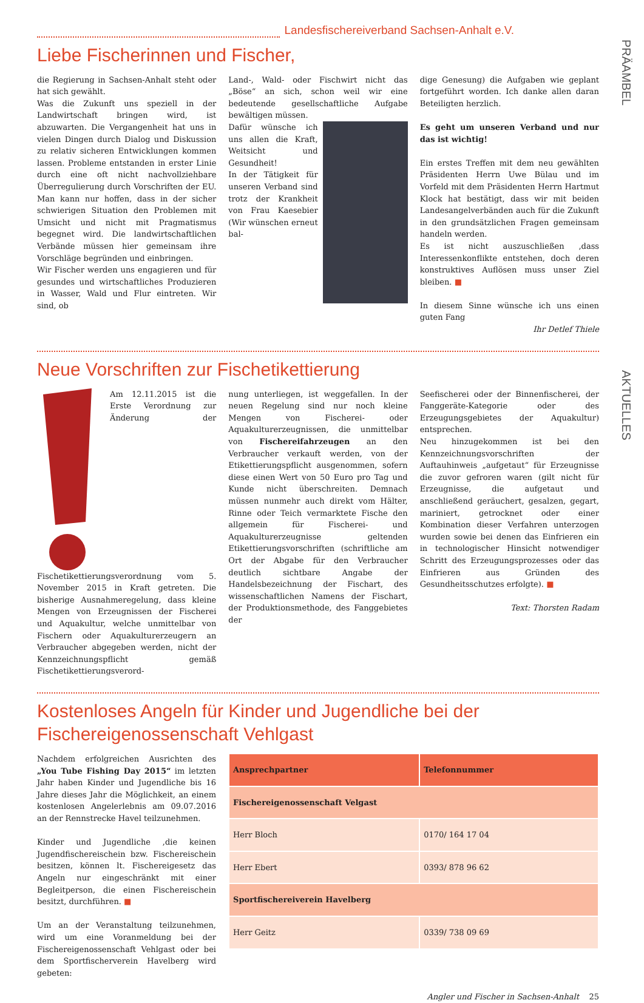PRÄAMBEL
AKTUELLES
Landesfischereiverband Sachsen-Anhalt e.V.
Liebe Fischerinnen und Fischer,
die Regierung in Sachsen-Anhalt steht oder hat sich gewählt.
Was die Zukunft uns speziell in der Landwirtschaft bringen wird, ist abzuwarten. Die Vergangenheit hat uns in vielen Dingen durch Dialog und Diskussion zu relativ sicheren Entwicklungen kommen lassen. Probleme entstanden in erster Linie durch eine oft nicht nachvollziehbare Überregulierung durch Vorschriften der EU. Man kann nur hoffen, dass in der sicher schwierigen Situation den Problemen mit Umsicht und nicht mit Pragmatismus begegnet wird. Die landwirtschaftlichen Verbände müssen hier gemeinsam ihre Vorschläge begründen und einbringen.
Wir Fischer werden uns engagieren und für gesundes und wirtschaftliches Produzieren in Wasser, Wald und Flur eintreten. Wir sind, ob
Land-, Wald- oder Fischwirt nicht das „Böse“ an sich, schon weil wir eine bedeutende gesellschaftliche Aufgabe bewältigen müssen.
Dafür wünsche ich uns allen die Kraft, Weitsicht und Gesundheit!
In der Tätigkeit für unseren Verband sind trotz der Krankheit von Frau Kaesebier (Wir wünschen erneut bal-
dige Genesung) die Aufgaben wie geplant fortgeführt worden. Ich danke allen daran Beteiligten herzlich.
Es geht um unseren Verband und nur das ist wichtig!
Ein erstes Treffen mit dem neu gewählten Präsidenten Herrn Uwe Bülau und im Vorfeld mit dem Präsidenten Herrn Hartmut Klock hat bestätigt, dass wir mit beiden Landesangelverbänden auch für die Zukunft in den grundsätzlichen Fragen gemeinsam handeln werden.
Es ist nicht auszuschließen ,dass Interessenkonflikte entstehen, doch deren konstruktives Auflösen muss unser Ziel bleiben. ■
In diesem Sinne wünsche ich uns einen guten Fang
Ihr Detlef Thiele
Neue Vorschriften zur Fischetikettierung
Am 12.11.2015 ist die Erste Verordnung zur Änderung der Fischetikettierungsverordnung vom 5. November 2015 in Kraft getreten. Die bisherige Ausnahmeregelung, dass kleine Mengen von Erzeugnissen der Fischerei und Aquakultur, welche unmittelbar von Fischern oder Aquakulturerzeugern an Verbraucher abgegeben werden, nicht der Kennzeichnungspflicht gemäß Fischetikettierungsverord-
nung unterliegen, ist weggefallen. In der neuen Regelung sind nur noch kleine Mengen von Fischerei- oder Aquakulturerzeugnissen, die unmittelbar von Fischereifahrzeugen an den Verbraucher verkauft werden, von der Etikettierungspflicht ausgenommen, sofern diese einen Wert von 50 Euro pro Tag und Kunde nicht überschreiten. Demnach müssen nunmehr auch direkt vom Hälter, Rinne oder Teich vermarktete Fische den allgemein für Fischerei- und Aquakulturerzeugnisse geltenden Etikettierungsvorschriften (schriftliche am Ort der Abgabe für den Verbraucher deutlich sichtbare Angabe der Handelsbezeichnung der Fischart, des wissenschaftlichen Namens der Fischart, der Produktionsmethode, des Fanggebietes der
Seefischerei oder der Binnenfischerei, der Fanggeräte-Kategorie oder des Erzeugungsgebietes der Aquakultur) entsprechen.
Neu hinzugekommen ist bei den Kennzeichnungsvorschriften der Auftauhinweis „aufgetaut“ für Erzeugnisse die zuvor gefroren waren (gilt nicht für Erzeugnisse, die aufgetaut und anschließend geräuchert, gesalzen, gegart, mariniert, getrocknet oder einer Kombination dieser Verfahren unterzogen wurden sowie bei denen das Einfrieren ein in technologischer Hinsicht notwendiger Schritt des Erzeugungsprozesses oder das Einfrieren aus Gründen des Gesundheitsschutzes erfolgte). ■
Text: Thorsten Radam
Kostenloses Angeln für Kinder und Jugendliche bei der Fischereigenossenschaft Vehlgast
Nachdem erfolgreichen Ausrichten des „You Tube Fishing Day 2015“ im letzten Jahr haben Kinder und Jugendliche bis 16 Jahre dieses Jahr die Möglichkeit, an einem kostenlosen Angelerlebnis am 09.07.2016 an der Rennstrecke Havel teilzunehmen.
Kinder und Jugendliche ,die keinen Jugendfischereischein bzw. Fischereischein besitzen, können lt. Fischereigesetz das Angeln nur eingeschränkt mit einer Begleitperson, die einen Fischereischein besitzt, durchführen. ■
Um an der Veranstaltung teilzunehmen, wird um eine Voranmeldung bei der Fischereigenossenschaft Vehlgast oder bei dem Sportfischerverein Havelberg wird gebeten:
| Ansprechpartner | Telefonnummer |
| --- | --- |
| Fischereigenossenschaft Velgast | |
| Herr Bloch | 0170/ 164 17 04 |
| Herr Ebert | 0393/ 878 96 62 |
| Sportfischereiverein Havelberg | |
| Herr Geitz | 0339/ 738 09 69 |
Angler und Fischer in Sachsen-Anhalt 25